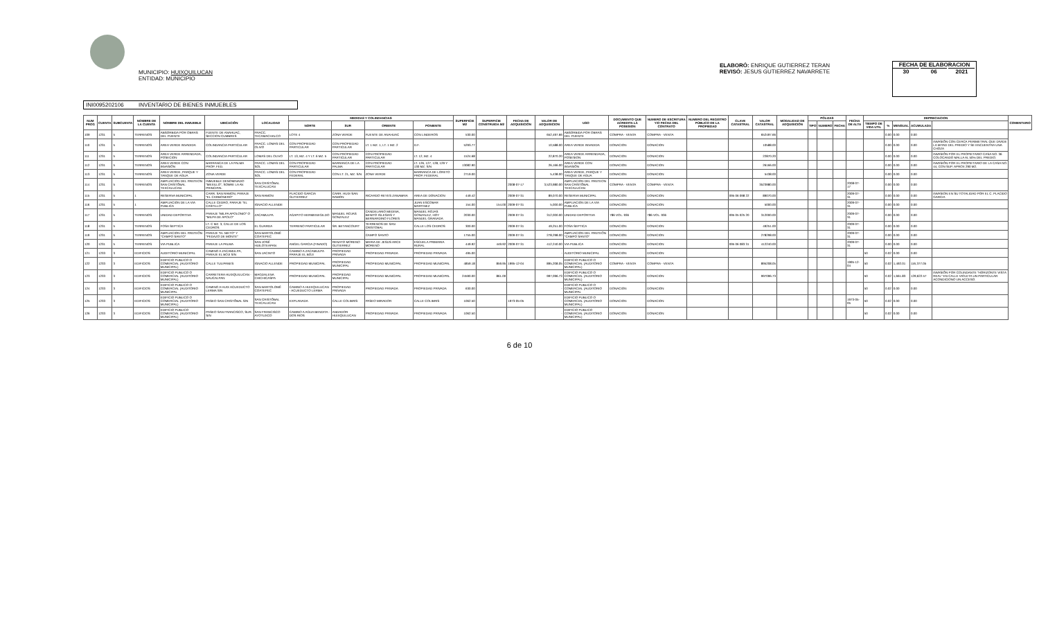MUNICIPIO: HUIXQUILUCAN
ENTIDAD: MUNICIPIO
ELABORÓ: ENRIQUE GUTIERREZ TERAN
REVISÓ: JESUS GUTIERREZ NAVARRETE
FECHA DE ELABORACION
30 06 2021
INI0095202106 INVENTARIO DE BIENES INMUEBLES
| NUM PROG | CUENTA | SUBCUENTA | NOMBRE DE LA CUENTA | NOMBRE DEL INMUEBLE | UBICACIÓN | LOCALIDAD | MEDIDAS Y COLINDANCIAS | | | | SUPERFICIE M2 | SUPERFICIE CONSTRUIDA M2 | FECHA DE ADQUISICIÓN | VALOR DE ADQUISICION | USO | DOCUMENTO QUE ACREDITA LA POSESION | NUMERO DE ESCRITURA Y/O FECHA DEL CONTRATO | NUMERO DEL REGISTRO PÚBLICO DE LA PROPIEDAD | CLAVE CATASTRAL | VALOR CATASTRAL | MODALIDAD DE ADQUISICIÓN | PÓLIZAS | | | FECHA DE ALTA | DEPRECIACION | | | | | COMENTARIO |
| --- | --- | --- | --- | --- | --- | --- | --- | --- | --- | --- | --- | --- | --- | --- | --- | --- | --- | --- | --- | --- | --- | --- | --- | --- | --- | --- | --- | --- | --- | --- | --- |
| | | | | | | | NORTE | SUR | ORIENTE | PONIENTE | | | | | | | | | | | | TIPO | NUMERO | FECHA | | TIEMPO DE VIDA UTIL | % | MENSUAL | ACUMULADA | | |
| 109 | 1231 | 5 | TERRENOS | ABSORBIDA POR OBRAS DEL PUENTE | FUENTE DE ANAHUAC, SECCION CUMBRES | FRACC. TECAMACHALCO | LOTE 4 | ZONA VERDE | FUENTE DE ANAHUAC | CON LINDEROS | 530.00 | | | 652,497.66 | ABSORBIDA POR OBRAS DEL PUENTE | COMPRA - VENTA | COMPRA - VENTA | | | 652497.66 | | | | | | | 0.00 | 0.00 | 0.00 | | |
| 110 | 1231 | 5 | TERRENOS | AREA VERDE INVADIDA | COLINDANCIA PARTICULAR | FRACC. LOMAS DEL OLIVO | CON PROPIEDAD PARTICULAR | CON PROPIEDAD PARTICULAR | LT. 1 MZ. 1, LT. 1 MZ. 2 | D.F. | 5293.77 | | | 10,588.00 | AREA VERDE INVADIDA | DONACION | DONACION | | | 10588.00 | | | | | | | 0.00 | 0.00 | 0.00 | INVASIÓN CON CERCA PERIMETRAL QUE DIVIDE LA MITAD DEL PREDIO Y SE ENCUENTRA UNA CHOZA | |
| 111 | 1231 | 5 | TERRENOS | AREA VERDE ARRENDADA, POSECION | COLINDANCIA PARTICULAR | LOMAS DEL OLIVO | LT. 13, MZ. 4 Y LT. 6 MZ. 5 | CON PROPIEDAD PARTICULAR | CON PROPIEDAD PARTICULAR | LT. 12, MZ. 4 | 1524.68 | | | 22,870.20 | AREA VERDE ARRENDADA, POSESION | DONACION | DONACION | | | 22870.20 | | | | | | | 0.00 | 0.00 | 0.00 | INVASIÓN POR EL PROPIETARIO CASA NO. 36 COLOCANDO MALLA AL 50% DEL PREDIO. | |
| 112 | 1231 | 5 | TERRENOS | AREA VERDE CON INVASIÓN | BARRANCA DE LA PALMA PROP. FED. | FRACC. LOMAS DEL SOL | CON PROPIEDAD PARTICULAR | BARRANCA DE LA PALMA | CON PROPIEDAD PARTICULAR | LT. 126, 127, 128, 129 Y 130 MZ. S/N | 13082.90 | | | 26,166.00 | AREA VERDE CON INVASIÓN | DONACION | DONACION | | | 26166.00 | | | | | | | 0.00 | 0.00 | 0.00 | INVASIÓN POR EL PROPIETARIO DE LA CASA NO. 44, CON SUP. APROX 290 M2. | |
| 113 | 1231 | 5 | TERRENOS | AREA VERDE, PARQUE Y TANQUE DE AGUA | ZONA VERDE | FRACC. LOMAS DEL SOL | CON PROPIEDAD FEDERAL | CON LT. 21, MZ. S/N | ZONA VERDE | BARRANCA DE LORETO PROP. FEDERAL | 2719.00 | | | 5,438.00 | AREA VERDE, PARQUE Y TANQUE DE AGUA | DONACION | DONACION | | | 5438.00 | | | | | | | 0.00 | 0.00 | 0.00 | | |
| 114 | 1231 | 5 | TERRENOS | AMPLIACION DEL PANTEON SAN CRISTÓBAL TEXCALUCAN | INMUEBLE DENOMINADO "MEXILLO", SOBRE LA AV. PRINCIPAL | SAN CRISTÓBAL TEXCALUCAN | | | | | | | 2008-07-17 | 3,523,980.00 | AMPLIACION DEL PANTEON SAN CRISTÓBAL TEXCALUCAN | COMPRA - VENTA | COMPRA - VENTA | | | 3523980.00 | | | | | 2008-07-17 | | 0.00 | 0.00 | 0.00 | | |
| 115 | 1231 | 5 | 1 | RESERVA MUNICIPAL | CARR. SAN RAMON, PARAJE "EL CARBONERO" | SAN RAMON | PLACIDO GARCIA GUTIERREZ | CARR. HUIX-SAN RAMON | RICARDO REYES ZANABRIA | AREA DE DONACION | 449.42 | | 2009-07-31 | 89,070.00 | RESERVA MUNICIPAL | DONACION | DONACION | | 095 06 098 22 | 89070.00 | | | | | 2009-07-31 | | 0.00 | 0.00 | 0.00 | INVASION EN SU TOTALIDAD POR EL C. PLACIDO GARCIA | |
| 116 | 1231 | 5 | 1 | AMPLIACION DE LA VIA PUBLICA | CALLE CEDRO, PARAJE "EL CASTILLO" | IGNACIO ALLENDE | | | | JUAN ESCOBAR MARTINEZ | 154.00 | 154.00 | 2009-07-31 | 5,000.00 | AMPLIACION DE LA VIA PUBLICA | DONACION | DONACION | | | 5000.00 | | | | | 2009-07-31 | | 0.00 | 0.00 | 0.00 | | |
| 117 | 1231 | 5 | TERRENOS | UNIDAD DEPORTIVA | PARAJE "MILPA APOLONIO" O "MILPA DE APOLO" | ZACAMULPA | AGAPITO HERMENEGILDO | MANUEL ROJAS GONZALEZ | CANDELARIO MEDINA, BENITO IGLESIAS Y BERNARDINO FLORES | MANUEL ROJAS GONZALEZ, HOY MANUEL GRANADA | 2030.00 | | 2009-07-31 | 312,000.00 | UNIDAD DEPORTIVA | 786 VOL. 936 | 786 VOL. 936 | | 095 05 025 20 | 312000.00 | | | | | 2009-07-31 | | 0.00 | 0.00 | 0.00 | | |
| 118 | 1231 | 5 | TERRENOS | FOSA SEPTICA | LT. C MZ. 3, CALLE DE LOS CEDROS | EL GUARDA | TERRENO PARTICULAR | SR. BETANCOURT | TERRENOS DE SAN CRISTOBAL | CALLE LOS CEDROS | 300.00 | | 2009-07-31 | 49,251.00 | FOSA SEPTICA | DONACION | DONACION | | | 49251.00 | | | | | 2009-07-31 | | 0.00 | 0.00 | 0.00 | | |
| 119 | 1231 | 5 | TERRENOS | AMPLIACION DEL PANTEÓN "CAMPO SANTO" | PARAJE "EL NIETO" Y "PEDAZO DE MONTE" | SAN BARTOLOMÉ COATEPEC | | | CAMPO SANTO | | 1755.00 | | 2009-07-31 | 278,298.00 | AMPLIACION DEL PANTEÓN "CAMPO SANTO" | DONACION | DONACION | | | 278298.00 | | | | | 2009-07-31 | | 0.00 | 0.00 | 0.00 | | |
| 120 | 1231 | 5 | TERRENOS | VIA PUBLICA | PARAJE LA PALMA | SAN JOSÉ HUILOTEAPAN | ANGEL GARCIA (FINADO) | RENATO MORENO GUTIERREZ | MARIA DE JESUS ARCE MORENO | ESCUELA PRIMARIA RURAL | 449.92 | 449.92 | 2009-07-31 | 412,240.00 | VIA PUBLICA | DONACION | DONACION | | 095 06 083 31 | 412240.00 | | | | | 2009-07-31 | | 0.00 | 0.00 | 0.00 | | |
| 121 | 1233 | 3 | EDIFICIOS | AUDITORIO MUNICIPAL | CAMINO A ZACAMULPA, PARAJE EL BOJI S/N | SAN JACINTO | CAMINO A ZACAMULPA PARAJE EL BOJI | PROPIEDAD PRIVADA | PROPIEDAD PRIVADA | PROPIEDAD PRIVADA | 495.00 | | | - | AUDITORIO MUNICIPAL | DONACION | DONACION | | | | | | | | | 50 | 0.02 | 0.00 | 0.00 | | |
| 122 | 1233 | 3 | EDIFICIOS | EDIFICIO PUBLICO O COMERCIAL (AUDITORIO MUNICIPAL) | CALLE TULIPANES | IGNACIO ALLENDE | PROPIEDAD MUNICIPAL | PROPIEDAD MUNICIPAL | PROPIEDAD MUNICIPAL | PROPIEDAD MUNICIPAL | 4859.18 | 859.95 | 1995-12-04 | 895,208.05 | EDIFICIO PUBLICO O COMERCIAL (AUDITORIO MUNICIPAL) | COMPRA - VENTA | COMPRA - VENTA | | | 895208.05 | | | | | 1995-12-04 | 50 | 0.02 | 1,492.01 | 116,377.05 | | |
| 123 | 1233 | 3 | EDIFICIOS | EDIFICIO PUBLICO O COMERCIAL (AUDITORIO MUNICIPAL) | CARRETERA HUIXQUILUCAN - NAUCALPAN | MAGDALENA CHICHICASPA | PROPIEDAD MUNICIPAL | PROPIEDAD MUNICIPAL | PROPIEDAD MUNICIPAL | PROPIEDAD MUNICIPAL | 24590.00 | 861.00 | | 997,096.73 | EDIFICIO PUBLICO O COMERCIAL (AUDITORIO MUNICIPAL) | DONACION | DONACION | | | 997096.73 | | | | | | 50 | 0.02 | 1,661.83 | 129,622.57 | INVASIÓN POR COLINDANTE "HORIZONTE VISTA REAL" EN CALLE VIOLETA UN PARTICULAR ACONDICIONO UN ACCESO. | |
| 124 | 1233 | 3 | EDIFICIOS | EDIFICIO PUBLICO O COMERCIAL (AUDITORIO MUNICIPAL | CAMINO A HUIX ACUEDUCTO LERMA S/N | SAN BARTOLOMÉ COATEPEC | CAMINO A HUIXQUILUCAN - ACUEDUCTO LERMA | PROPIEDAD PRIVADA | PROPIEDAD PRIVADA | PROPIEDAD PRIVADA | 630.00 | | | - | EDIFICIO PUBLICO O COMERCIAL (AUDITORIO MUNICIPAL | DONACION | DONACION | | | | | | | | | 50 | 0.02 | 0.00 | 0.00 | | |
| 125 | 1233 | 3 | EDIFICIOS | EDIFICIO PUBLICO O COMERCIAL (AUDITORIO MUNICIPAL) | PASEO SAN CRISTÓBAL S/N | SAN CRISTÓBAL TEXCALUCAN | EXPLANADA | CALLE COLIBRIS | PASEO MIRADOR | CALLE COLIBRIS | 1062.50 | | 1973-05-05 | - | EDIFICIO PUBLICO O COMERCIAL (AUDITORIO MUNICIPAL) | DONACION | DONACION | | | | | | | | 1973-05-05 | 50 | 0.02 | 0.00 | 0.00 | | |
| 126 | 1233 | 3 | EDIFICIOS | EDIFICIO PUBLICO COMERCIAL (AUDITORIO MUNICIPAL) | PASEO SAN FRANCISCO, SUR. S/N | SAN FRANCISCO AYOTUXCO | CAMINO A AGUA BENDITA - DOS RIOS | ANDADOR HUIXQUILUCAN | PROPIEDAD PRIVADA | PROPIEDAD PRIVADA | 1062.50 | | | - | EDIFICIO PUBLICO COMERCIAL (AUDITORIO MUNICIPAL) | DONACION | DONACION | | | | | | | | | 50 | 0.02 | 0.00 | 0.00 | | |
6 de 10